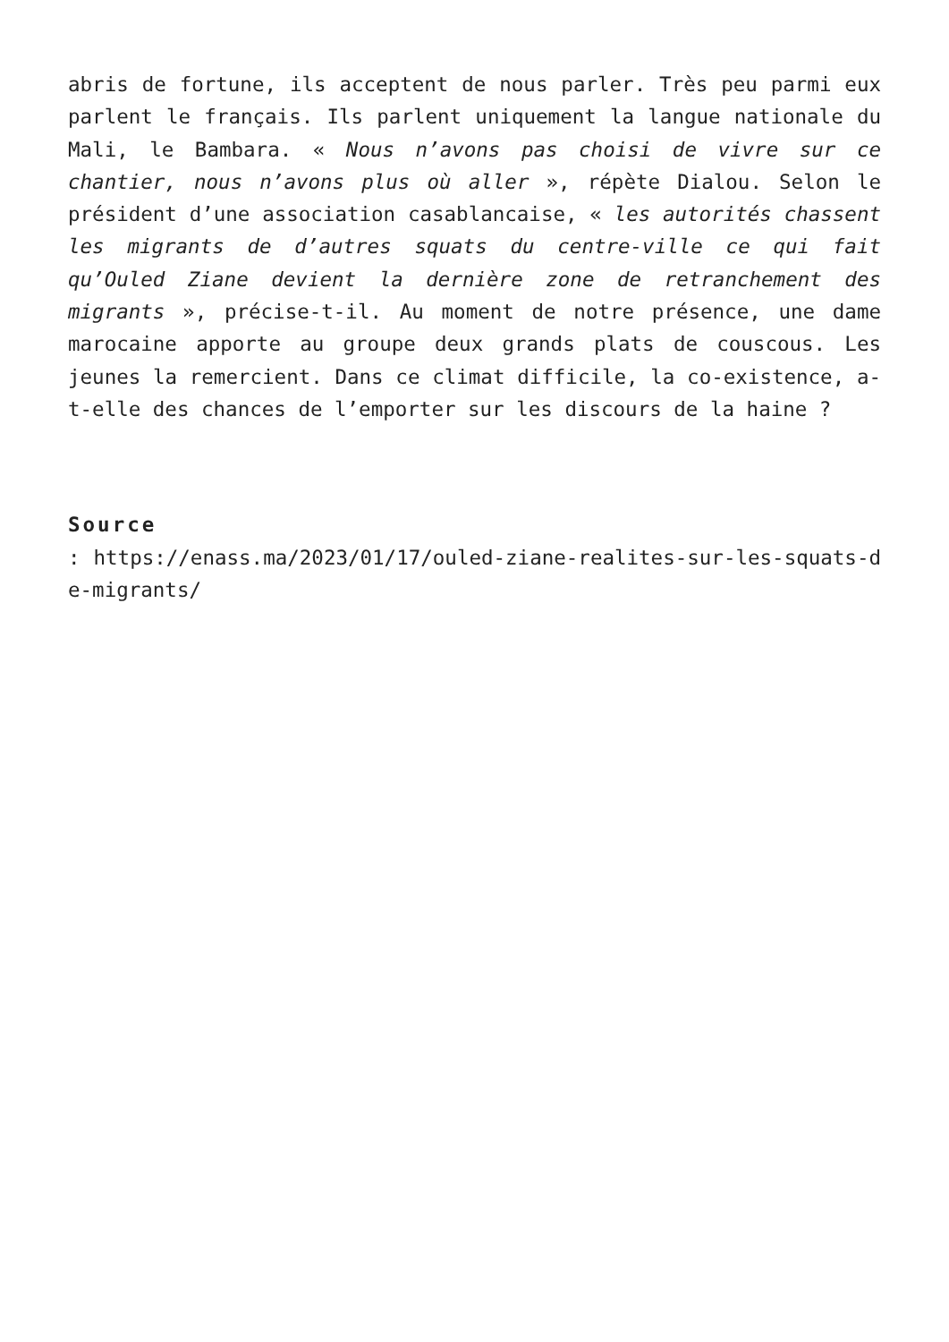abris de fortune, ils acceptent de nous parler. Très peu parmi eux parlent le français. Ils parlent uniquement la langue nationale du Mali, le Bambara. « Nous n’avons pas choisi de vivre sur ce chantier, nous n’avons plus où aller », répète Dialou. Selon le président d’une association casablancaise, « les autorités chassent les migrants de d’autres squats du centre-ville ce qui fait qu’Ouled Ziane devient la dernière zone de retranchement des migrants », précise-t-il. Au moment de notre présence, une dame marocaine apporte au groupe deux grands plats de couscous. Les jeunes la remercient. Dans ce climat difficile, la co-existence, a-t-elle des chances de l’emporter sur les discours de la haine ?
Source
: https://enass.ma/2023/01/17/ouled-ziane-realites-sur-les-squats-de-migrants/